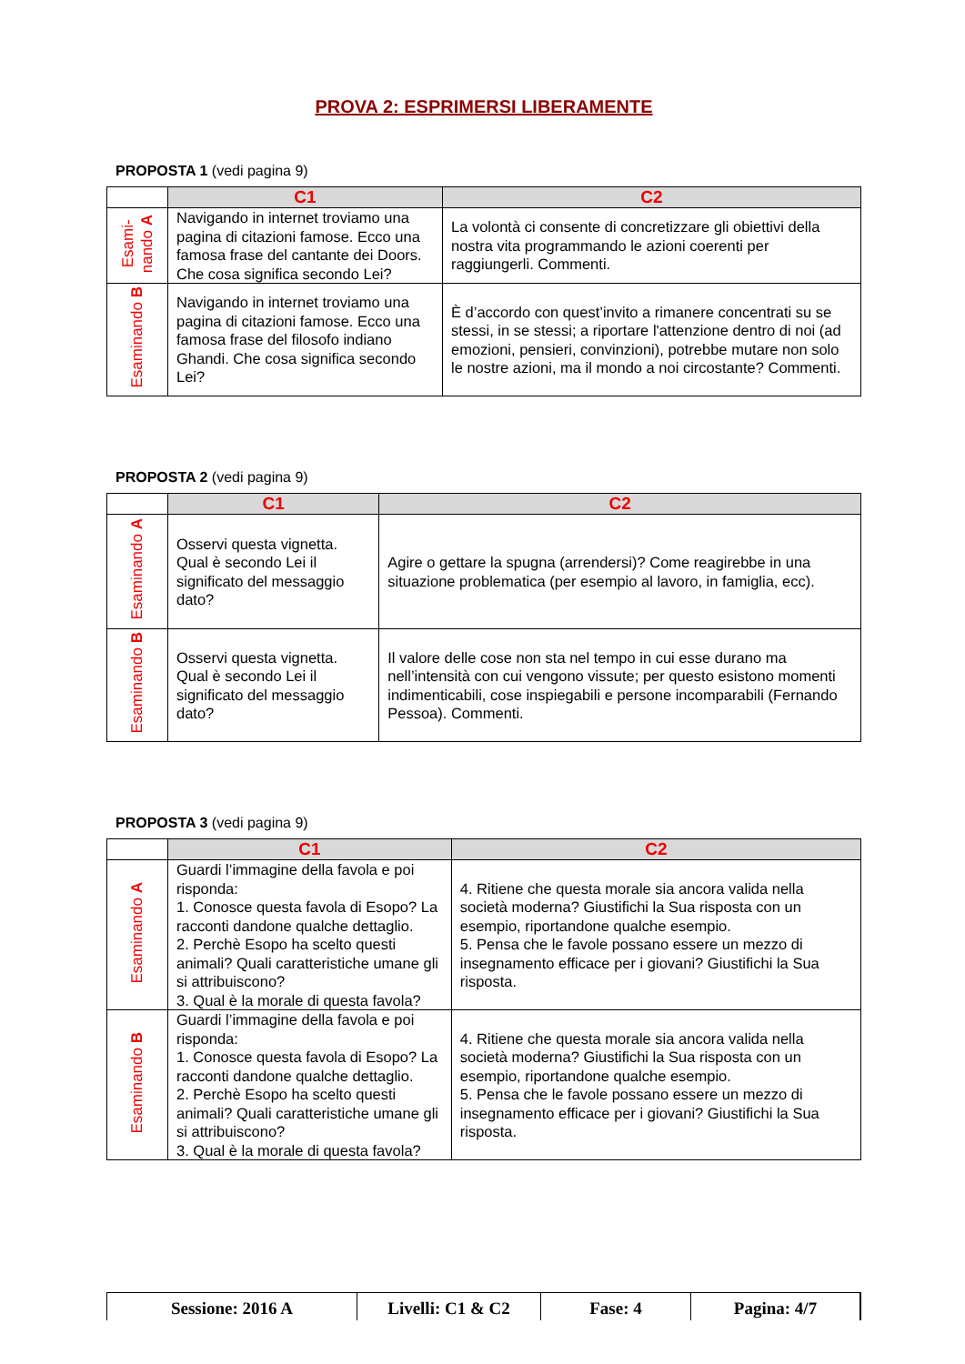PROVA 2: ESPRIMERSI LIBERAMENTE
PROPOSTA 1 (vedi pagina 9)
| | C1 | C2 |
| Esami- nando A | Navigando in internet troviamo una pagina di citazioni famose. Ecco una famosa frase del cantante dei Doors. Che cosa significa secondo Lei? | La volontà ci consente di concretizzare gli obiettivi della nostra vita programmando le azioni coerenti per raggiungerli. Commenti. |
| Esaminando B | Navigando in internet troviamo una pagina di citazioni famose. Ecco una famosa frase del filosofo indiano Ghandi. Che cosa significa secondo Lei? | È d’accordo con quest’invito a rimanere concentrati su se stessi, in se stessi; a riportare l'attenzione dentro di noi (ad emozioni, pensieri, convinzioni), potrebbe mutare non solo le nostre azioni, ma il mondo a noi circostante? Commenti. |
PROPOSTA 2 (vedi pagina 9)
| | C1 | C2 |
| Esaminando A | Osservi questa vignetta. Qual è secondo Lei il significato del messaggio dato? | Agire o gettare la spugna (arrendersi)? Come reagirebbe in una situazione problematica (per esempio al lavoro, in famiglia, ecc). |
| Esaminando B | Osservi questa vignetta. Qual è secondo Lei il significato del messaggio dato? | Il valore delle cose non sta nel tempo in cui esse durano ma nell’intensità con cui vengono vissute; per questo esistono momenti indimenticabili, cose inspiegabili e persone incomparabili (Fernando Pessoa). Commenti. |
PROPOSTA 3 (vedi pagina 9)
| | C1 | C2 |
| Esaminando A | Guardi l’immagine della favola e poi risponda: 1. Conosce questa favola di Esopo? La racconti dandone qualche dettaglio. 2. Perchè Esopo ha scelto questi animali? Quali caratteristiche umane gli si attribuiscono? 3. Qual è la morale di questa favola? | 4. Ritiene che questa morale sia ancora valida nella società moderna? Giustifichi la Sua risposta con un esempio, riportandone qualche esempio. 5. Pensa che le favole possano essere un mezzo di insegnamento efficace per i giovani? Giustifichi la Sua risposta. |
| Esaminando B | Guardi l’immagine della favola e poi risponda: 1. Conosce questa favola di Esopo? La racconti dandone qualche dettaglio. 2. Perchè Esopo ha scelto questi animali? Quali caratteristiche umane gli si attribuiscono? 3. Qual è la morale di questa favola? | 4. Ritiene che questa morale sia ancora valida nella società moderna? Giustifichi la Sua risposta con un esempio, riportandone qualche esempio. 5. Pensa che le favole possano essere un mezzo di insegnamento efficace per i giovani? Giustifichi la Sua risposta. |
Sessione: 2016 A Livelli: C1 & C2 Fase: 4 Pagina: 4/7